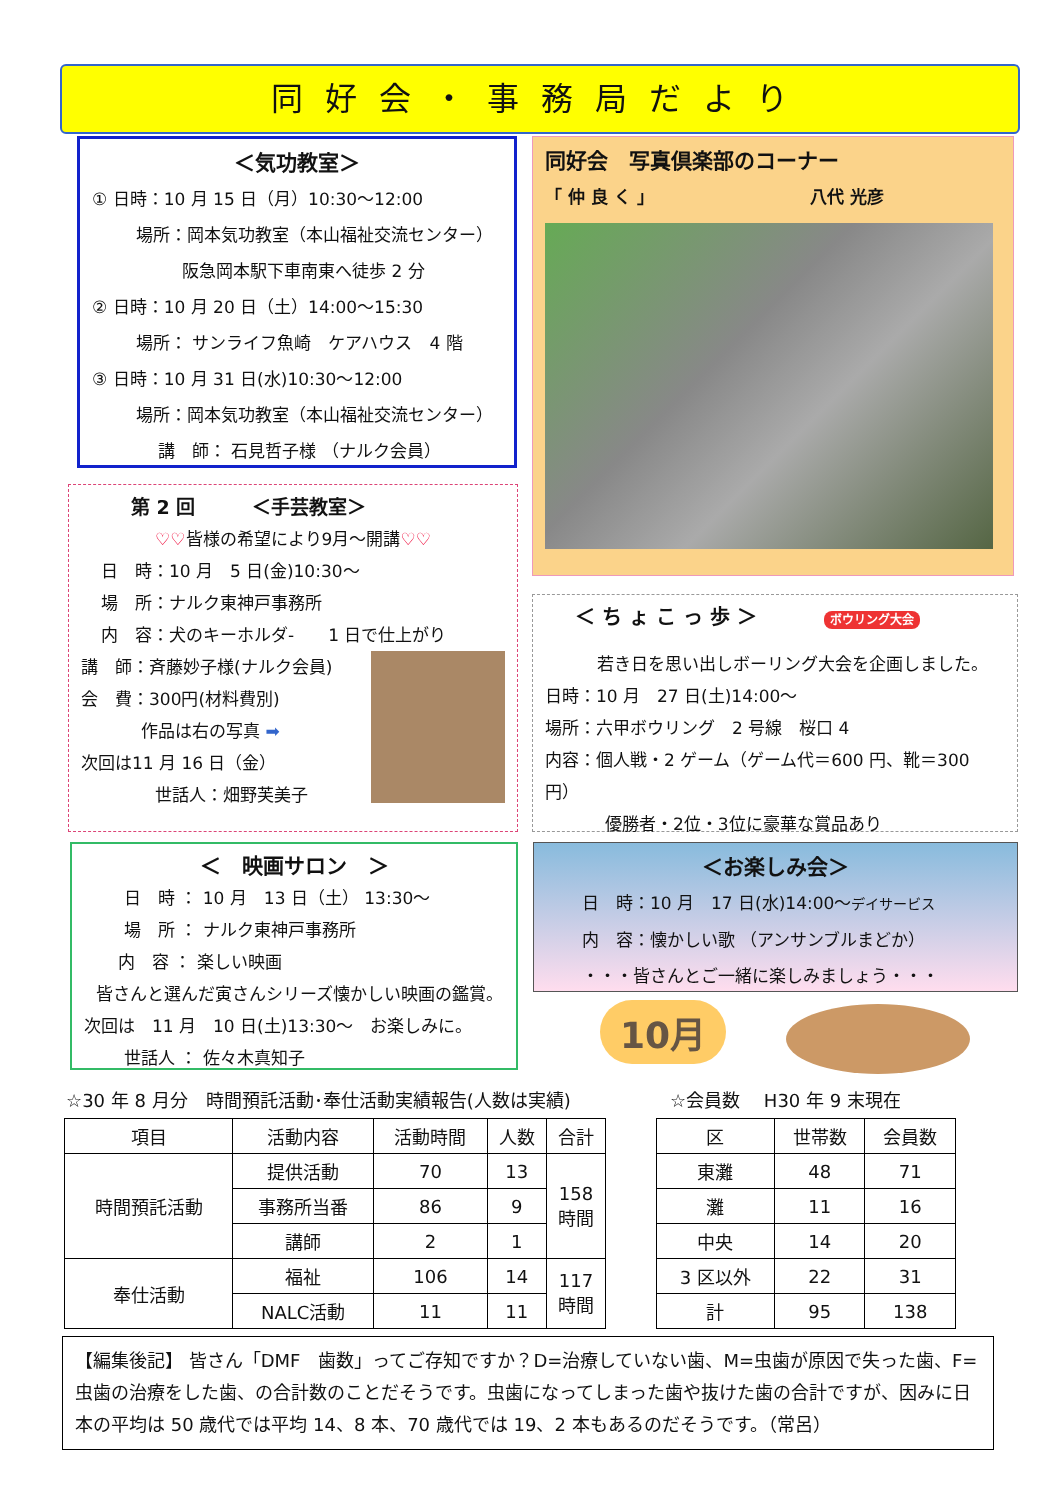同好会・事務局だより
＜気功教室＞
① 日時：10 月 15 日（月）10:30～12:00
場所：岡本気功教室（本山福祉交流センター）
阪急岡本駅下車南東へ徒歩 2 分
② 日時：10 月 20 日（土）14:00～15:30
場所： サンライフ魚崎　ケアハウス　4 階
③ 日時：10 月 31 日(水)10:30～12:00
場所：岡本気功教室（本山福祉交流センター）
講　師： 石見哲子様 （ナルク会員）
同好会　写真倶楽部のコーナー
「 仲 良 く 」 八代 光彦
第 2 回　　　＜手芸教室＞
♡♡皆様の希望により9月～開講♡♡
日　時：10 月　5 日(金)10:30～
場　所：ナルク東神戸事務所
内　容：犬のキーホルダ-　　1 日で仕上がり
講　師：斉藤妙子様(ナルク会員)
会　費：300円(材料費別)
作品は右の写真 ➡
次回は11 月 16 日（金）
世話人：畑野芙美子
＜ ち ょ こ っ 歩 ＞ ボウリング大会
若き日を思い出しボーリング大会を企画しました。
日時：10 月　27 日(土)14:00～
場所：六甲ボウリング　2 号線　桜口 4
内容：個人戦・2 ゲーム（ゲーム代＝600 円、靴＝300 円）
優勝者・2位・3位に豪華な賞品あり
＜　映画サロン　＞
日　時 ： 10 月　13 日（土） 13:30～
場　所 ： ナルク東神戸事務所
内　容 ： 楽しい映画
皆さんと選んだ寅さんシリーズ懐かしい映画の鑑賞。
次回は　11 月　10 日(土)13:30～　お楽しみに。
世話人 ： 佐々木真知子
＜お楽しみ会＞
日　時：10 月　17 日(水)14:00～デイサービス
内　容：懐かしい歌 （アンサンブルまどか）
・・・皆さんとご一緒に楽しみましょう・・・
10月
☆30 年 8 月分　時間預託活動･奉仕活動実績報告(人数は実績)
☆会員数　 H30 年 9 末現在
| 項目 | 活動内容 | 活動時間 | 人数 | 合計 |
| --- | --- | --- | --- | --- |
| 時間預託活動 | 提供活動 | 70 | 13 | 158 時間 |
| | 事務所当番 | 86 | 9 | |
| | 講師 | 2 | 1 | |
| 奉仕活動 | 福祉 | 106 | 14 | 117 時間 |
| | NALC活動 | 11 | 11 | |
| 区 | 世帯数 | 会員数 |
| --- | --- | --- |
| 東灘 | 48 | 71 |
| 灘 | 11 | 16 |
| 中央 | 14 | 20 |
| 3 区以外 | 22 | 31 |
| 計 | 95 | 138 |
【編集後記】 皆さん「DMF　歯数」ってご存知ですか？D=治療していない歯、M=虫歯が原因で失った歯、F=虫歯の治療をした歯、の合計数のことだそうです。虫歯になってしまった歯や抜けた歯の合計ですが、因みに日本の平均は 50 歳代では平均 14、8 本、70 歳代では 19、2 本もあるのだそうです。（常呂）